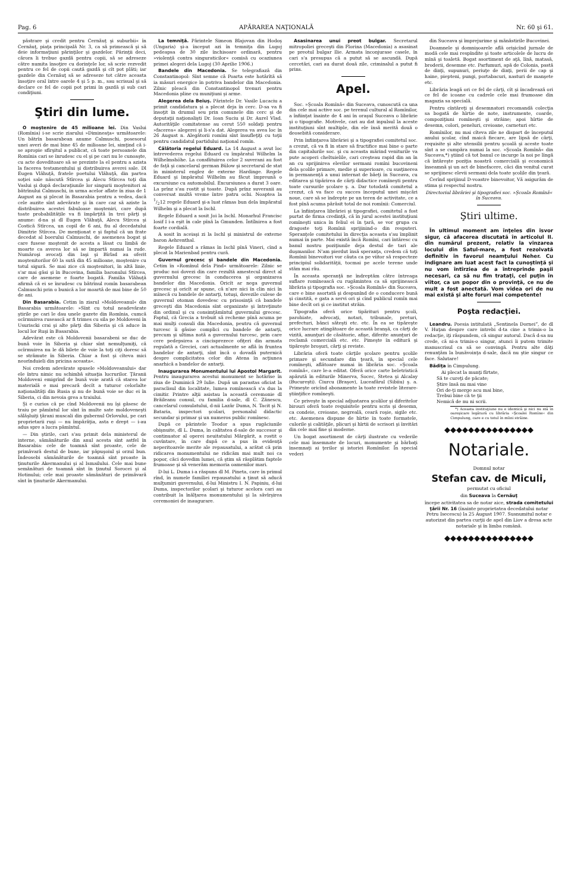Pag. 6 APĂRAREA NAŢIONALĂ Nr. 60 şi 61.
păstrare şi credit pentru Cernăuţ şi suburbii« în Cernăuţ, piaţa principală Nr. 3, ca să primească şi să deie informaţiuni părinţilor şi gazdelor. Părinţii deci, cărora li trebue gazdă pentru copii, să se adreseze către numita însoţire cu dorinţele lor, să scrie rezvedit pentru ce fel de copii caută gazdă şi cît pot plăti; iar gazdele din Cernăuţ să se adreseze tot către aceasta însoţire oral între oarele 4 şi 5 p. m., sau scrisual şi să declare ce fel de copii pot primi în gazdă şi sub cari condiţiuni.
Ştiri din lume.
O moştenire de 45 milioane lei. Din Vaslui (Romînia) i-se scrie ziarului »Dimineaţa« următoarele: Un bătrîn basarabean anume Calmuschi, posesorul unei averi de mai bine 45 de milioane lei, simţind că i-se apropie sfîrşitul a publicat, că toate persoanele din Romînia cari se înrudesc cu el şi pe cari nu le cunoaşte, cu acte doveditoare să se prezinte la el pentru a azista la facerea testamentului şi distribuirea averei sale. Dl Eugen Vlăhuţă, fratele poetului Vlăhuţă, din partea soţiei sale născută Stîrcea şi Alecu Stîrcea toţi din Vaslui şi după declaraţiunile lor singurii moştenitori ai bătrînului Calmuschi, in urma acelor aflate în ziua de 1 August au şi plecat în Basarabia pentru a vedea, dacă cele auzite sînt adevărate şi în care caz să aziste la distribuirea acestei fabuloase moşteniri, care după toate probabilitățile va fi împărţită în trei părţi şi anume: d-na şi dl Eugen Vlăhuţă, Alecu Stîrcea şi Costică Stîrcea, un copil de 6 ani, fiu al decedatului Dimitrie Stîrcea. De menţionat e şi faptul că un frate decedat al boerului Calmuschi, de asemenea bogat şi care fusese moştenit de acesta a lăsat cu limbă de moarte ca averea lor să se împartă numai la rude. Număroşi avocaţi din Iaşi şi Bîrlad au oferit moştenitorilor 60 la sută din 45 milioane, moştenire cu totul sigură. Se mai zice că moştenitori, în altă linie, s'ar mai găsi şi în Bucovina, familia baronului Stîrcea, care de asemene e foarte bogată. Familia Vlăhuţă afirmă că ei se înrudesc cu bătrînul romîn basarabean Calmuschi prin o bunică a lor moartă de mai bine de 50 de ani.
Din Basarabia. Cetim în ziarul »Moldoveanul« din Basarabia următoarele: »Sînt cu totul neadevărate ştirile pe cari le dau unele gazete din Romînia, cumcă ocîrmuirea rusească ar fi trimes cu sila pe Moldoveni în Usuriscki crai şi alte părţi din Siberia şi că aduce în locul lor Ruşi în Basarabia.
Adevărat este că Moldovenii basarabeni se duc de bună voie în Siberia şi chiar sînt nemulţumiţi, că ocîrmuirea nu le dă bilete de voie la toţi ciţi doresc să se strămute în Siberia. Chiar a fost şi cîteva mici neorînduieli din pricina aceasta«.
Noi credem adevărate spusele »Moldoveanului« dar ele întru nimic nu schimbă situaţia lucrurilor. Ţăranii Moldoveni emigrînd de bună voie arată că starea lor materială e mai precară decît a tuturor celorlalte naţionalităţi din Rusia şi nu de bună voie se duc ei în Siberia, ci din nevoia grea a traiului.
Şi e curios că pe cînd Moldovenii nu îşi găsesc de traiu pe pămîntul lor sînt în multe sate moldoveneşti sălăşluiţi ţărani muscali din gubernul Orlovului, pe cari proprietarii ruşi — nu împărăţia, asta e drept — i-au adus spre a lucra pămîntul.
— Din ştirile, cari s'au primit dela ministerul de interne, sămănăturile din anul acesta sînt astfel în Basarabia: cele de toamnă sînt proaste, cele de primăvară destul de bune, iar păpuşoiul şi orzul bun. Îndeosebi sămănăturile de toamnă sînt proaste în ţinuturile Akermanului şi al Ismailului. Cele mai bune semănături de toamnă sînt în ţinutul Sorocei şi al Hotinului; cele mai proaste sămănături de primăvară sînt în ţinuturile Akermanului.
La temniţă. Părintele Simeon Blajovan din Hodoş (Ungaria) şi-a început azi în temniţa din Lugoj pedeapsa de 30 zile închisoare ordinară, pentru »violenţă contra singuraticilor« comisă cu ocaziunea primei alegeri dela Lugoj (30 Aprilie 1906.)
Bandele din Macedonia. Se telegrafiază din Constantinopol: Sînt semne că Poarta este hotărîtă să ia măsuri energice în potriva bandelor din Macedonia. Zilnic pleacă din Constantinopol trenuri pentru Macedonia pline cu muniţiuni şi arme.
Alegerea dela Beiuş. Părintele Dr. Vasile Lucaciu a primit candidatura şi a plecat deja în cerc. D-sa va fi însoţit în drumul seu prin comunele din cerc şi de deputaţii naţionalişti Dr. Ioan Suciu şi Dr. Aurel Vlad. Autorităţile comitatense au cerut 550 soldaţi pentru »facerea« alegerei şi li-s'a dat. Alegerea va avea loc în 26 August n. Alegătorii romîni sînt însufleţiţi cu toţii pentru candidatul partidului naţional romîn.
Călătoria regelui Eduard. La 14 August a avut loc întrevederea regelui Eduard cu împăratul Wilhelm la Wilhelmshöhe. La consfătuirea celor 2 suverani au fost de faţă şi cancelarul german Bülow şi secretarul de stat în ministerul englez de externe Hardinge. Regele Eduard şi împăratul Wilhelm au făcut împreună o excursiune cu automobilul. Excursiunea a durat 3 oare. La prînz s'au rostit şi toaste. După prînz suveranii au conversat multă vreme între patru ochi. Noaptea la 1/212 regele Eduard şi-a luat rămas bun dela împăratul Wilhelm şi a plecat la Ischl.
Regele Eduard a sosit Joi la Ischl. Monarhul Francisc Iosif I i-a eşit în cale pînă la Gmunden. Întîlnirea a fost foarte cordială.
A sosit în aceiaşi zi la Ischl şi ministrul de externe baron Aehrenthal.
Regele Eduard a rămas în Ischl pînă Vineri, cînd a plecat la Marienbad pentru cură.
Guvernul grecesc şi bandele din Macedonia. Cetim în »Romînul dela Pind« următoarele: Zilnic se produc noi dovezi din care rezultă amestecul direct al guvernului grecesc în conducerea şi organizarea bandelor din Macedonia. Oricît ar nega guvernul grecesc şi oricît ar spune, că n'are nici în clin nici în mînecă cu bandele de antarţi, totuşi, dovezile culese de guvernul otoman dovedesc cu prisosinţă că bandele greceşti din Macedonia sînt organizate şi întreţinute din ordinul şi cu consimţămîntul guvernului grecesc. Faptul, că Grecia a trebuit să recheme pînă acuma pe mai mulţi consuli din Macedonia, peutru că guvernul turcesc îi găsise complici cu bandele de antarţi, precum şi ultima notă a guvernului turcesc, prin care cere pedepsirea a cincisprezece ofiţeri din armata regulată a Greciei, cari actualmente se află în fruntea bandelor de antarţi, sînt încă o dovadă puternică despre complicitatea celor din Atena în acţiunea anarhică a bandelor de antarţi.
Inaugurarea Monumentului lui Apostol Margarit. Pentru inaugurarea acestui monument se hotărîse în ziua de Duminică 29 Iulie. După un parastas oficiat la paraclisul din localitate, lumea romînească s'a dus la cimitir. Printre alţii asistau la această ceremonie dl Brăileanu consul, cu familia d-sale, dl C. Zănescu, cancelarul consulatului, d-nii Lazăr Duma, N. Tacit şi N. Bataria, inspectori şcolari, personalul didactic secundar şi primar şi un numeros public romînesc.
După ce părintele Teodor a spus rugăciunile obişnuite, dl L. Duma, în calitatea d-sale de succesor şi continuator al operei neuitatului Mărgărit, a rostit o cuvîntare, în care după ce a pus în evidenţă neperitoarele merite ale repausatului, a arătat că prin ridicarea monumentului ne ridicăm mai mult noi ca popor, căci dovedim lumei, că ştim să răsplătim faptele frumoase şi să venerăm memoria oamenilor mari.
D-lui L. Duma i-a răspuns dl M. Pineta, care în primul rînd, în numele familiei repausatului a ţinut să aducă mulţumiri guvernului, d-lui Ministru I. N. Papiniu, d-lui Duma, inspectorilor şcolari şi tuturor acelora cari au contribuit la înălţarea monumentului şi la săvîrşirea ceremoniei de inaugurare.
Asasinarea unui preot bulgar. Secretarul mitropoliei greceşti din Florina (Macedonia) a asasinat pe preotul bulgar Ilie. Armata înconjurase casele, în cari s'a presupus că a putut să se ascundă. După cercetări, cari au durat două zile, criminalul a putut fi prins.
Apel.
Soc. »Şcoala Romînă« din Suceava, cunoscută ca una din cele mai active soc. pe terenul cultural al Romînilor, a înfiinţat înainte de 4 ani în oraşul Suceava o librărie şi o tipografie. Motivele, cari au dat inpulsul la aceste instituţiuni sînt multiple, din ele însă merită două o deosebită considerare.
Prin înfiinţarea librăriei şi a tipografiei comitetul soc. a crezut, că va fi în stare să fructifice mai bine o parte din capitalurile soc. şi cu aceasta mărind veniturile va pute acoperi cheltuielile, cari creşteau rapid din an în an cu sprijinirea elevilor sermani romîni bucovineni dela şcolile primare, medie şi superioare, cu susţinerea în permanenţă a unui internat de băeţi în Suceava, cu editarea şi tipărirea de cărţi didactice romîneşti pentru toate cursurile şcolare ş. a. Dar totodată comitetul a crezut, că va face cu succes începutul unei mişcări noue, care să se îndrepte pe un teren de activitate, ce a fost pînă acuma părăsit total de noi romînii: Comerciul.
La înfiinţarea librăriei şi tipografiei, comitetul a fost purtat de firma credinţă, că în jurul acestei instituţiuni romîneşti unica în feliul ei în ţară, se vor grupa cu dragoste toţi Romînii sprijinind-o din resputeri. Speranţele comitetului în direcţia aceasta s'au împlinit numai în parte. Mai există încă Romîni, cari întăresc cu banul nostru poziţiunile deja destul de tari ale duşmanilor. N'am pierdut însă speranţa, credem că toţi Romînii binevoitori vor căuta ca pe viitor să respecteze principiul solidarităţii, tocmai pe acele terene unde stăm mai rău.
În aceasta speranţă ne îndreptăm către întreaga suflare romînească cu rugămintea ca să sprijinească librăria şi tipografia soc. »Şcoala Romînă« din Suceava, care e bine asortată şi despunînd de o conducere bună şi cinstită, e gata a servi ori şi cînd publicul romîn mai bine decît ori şi ce institut străin.
Tipografia oferă orice tipărituri pentru şcoli, parohiate, advocaţi, notari, tribunale, preturi, prefecturi, bănci săteşti etc. etc. În ea se tipăreşte orice lucrare atingătoare de această branşă, ca cărţi de vizită, anunţuri de căsătorie, afişe, diferite anunţuri de reclamă comercială etc. etc. Pimeşte în editură şi tipăreşte broşuri, cărţi şi reviste.
Librăria oferă toate cărţile şcolare pentru şcolile primare şi secundare din ţeară, în special cele romîneşti, aflătoare numai în librăria soc. »Şcoala romînă«, care le-a editat. Oferă orice carte beletristică apărută în editurile Minerva, Socec, Stetea şi Alcalay (Bucureşti). Ciurcu (Braşov), Luceafărul (Sibiiu) ş. a. Primeşte oricînd abonamente la toate revistele literare-ştiinţifice romîneşti.
Ce priveşte în special adjustarea şcolilor şi diferitelor birouri oferă toate requisitele pentru scris şi desemn, ca condeie, creioane, negreală, ceară roşie, sigile etc. etc. Asemenea dispune de hîrtie în toate formatele, culorile şi calităţile, plicuri şi hîrtii de scrisori şi învitări din cele mai fine şi moderne.
Un bogat asortiment de cărţi ilustrate cu vederile cele mai însemnate de locuri, monumente şi bărbaţi însemnaţi ai ţerilor şi istoriei Romînilor. În special vederi
din Suceava şi împrejurime şi mănăstirile Bucovinei.
Doamnele şi domnişoarele află orişicînd jurnale de modă cele mai respîndite şi toate articolele de lucru de mînă şi toaletă. Bogat asortiment de aţă, lînă, matasă, broderii, desemne etc. Parfumuri, apă de Colonia, pastă de dinţi, supunuri, periuţe de dinţi, perii de cap şi haine, piepteni, pungi, portabacuri, nasturi de manşete etc.
Librăria leagă ori ce fel de cărţi, cît şi încadrează ori ce fel de icoane cu cadrele cele mai frumoase din magazia sa specială.
Pentru cîntăreţi şi desemnatori recomandă colecţia sa bogată de hîrtie de note, instrumente, coarde, compoziţiuni romîneşti şi străine; apoi hîrtie de desemn, colori, peneluri, creioane, carneturi etc.
Romînilor, nu mai cîteva zile ne dispart de începutul anului şcolar, cînd maică fiecare, are lipsă de cărţi, requisite şi alte utensilii pentru şcoală şi aceste toate sînt a se cumpăra numai la soc. »Şcoala Romînă« din Suceava,*) ştiind că tot banul ce incurge la noi pe lîngă că întăreşte poziţia noastră comercială şi economică înseamnă şi un act de binefacere, căci din venitul curat se sprijinesc elevii sermani dela toate şcolile din ţeară.
Cerînd sprijinul D-voastre binevoitor, Vă asigurăm de stima şi respectul nostru.
Directoriul librăriei şi tipografiei soc. »Şcoala Romînă« în Suceava.
Ştiri ultime.
În ultimul moment am înţeles din isvor sigur, că afacerea discutată în articolul II. din numărul prezent, relativ la vinzarea locului din Satul-mare, a fost rezolvată definitiv în favorul neamţului Neher. Cu indignare am luat acest fact la cunoştinţă şi nu vom întîrziea de a întreprinde paşii necesari, ca să nu fim trataţi, cel puţin în viitor, ca un popor din o provinţă, ce nu de mult a fost anectată. Vom videa ori de nu mai există şi alte foruri mai competente!
Poşta redacţiei.
Leandru. Poesia intitulată „Sentinela Dornei“, de dl V. Huţan despre care intrebi d-ta cine a trimis-o la redacţie, iţi răspundem, că singur autorul. Dacă d-sa nu crede, că ni-a trimis-o singur, atunci îi putem trimite manuscrisul ca să se convingă. Pentru alte dăţi renunţăm la bunăvoinţa d-sale, dacă nu ştie singur ce face. Salutare!
Bădiţa în Cimpulung.
Ai plecat la munţi fîrtate,
Să te cureţi de păcate;
Ştire însă nu mai vine
Ori de-ţi merge acu mai bine,
Trebui bine că te ţii
Nemică de nu ni scrii.
*) Aceasta instituţiune nu e identică şi nici nu stă în oareşicare legătură cu librăria »Şcoalei Romîne« din Cimpulung, care e cu totul în mîini străine.
◆◆◆◆◆◆◆◆◆◆◆◆◆◆◆
Notariale.
Domnul notar
Stefan cav. de Miculi,
permutat cu oficiul
din Suceava la Cernăuţ
începe activitatea sa de notar aice, strada comitetului ţării Nr. 16 (înainte proprietatea decedatului notar Petru Isecescu) la 25 August 1907. Susnumitul notar e autorizat din partea curţii de apel din Liov a dresa acte notariale şi în limba română.
◆◆◆◆◆◆◆◆◆◆◆◆◆◆◆